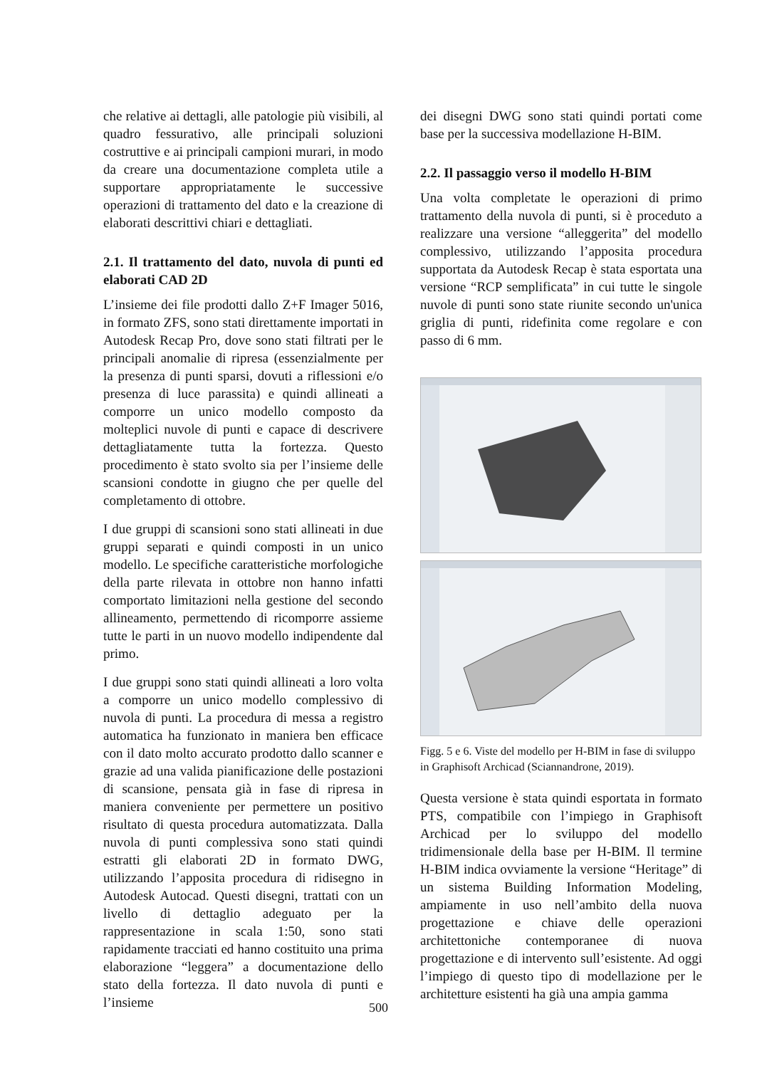che relative ai dettagli, alle patologie più visibili, al quadro fessurativo, alle principali soluzioni costruttive e ai principali campioni murari, in modo da creare una documentazione completa utile a supportare appropriatamente le successive operazioni di trattamento del dato e la creazione di elaborati descrittivi chiari e dettagliati.
2.1. Il trattamento del dato, nuvola di punti ed elaborati CAD 2D
L’insieme dei file prodotti dallo Z+F Imager 5016, in formato ZFS, sono stati direttamente importati in Autodesk Recap Pro, dove sono stati filtrati per le principali anomalie di ripresa (essenzialmente per la presenza di punti sparsi, dovuti a riflessioni e/o presenza di luce parassita) e quindi allineati a comporre un unico modello composto da molteplici nuvole di punti e capace di descrivere dettagliatamente tutta la fortezza. Questo procedimento è stato svolto sia per l’insieme delle scansioni condotte in giugno che per quelle del completamento di ottobre.
I due gruppi di scansioni sono stati allineati in due gruppi separati e quindi composti in un unico modello. Le specifiche caratteristiche morfologiche della parte rilevata in ottobre non hanno infatti comportato limitazioni nella gestione del secondo allineamento, permettendo di ricomporre assieme tutte le parti in un nuovo modello indipendente dal primo.
I due gruppi sono stati quindi allineati a loro volta a comporre un unico modello complessivo di nuvola di punti. La procedura di messa a registro automatica ha funzionato in maniera ben efficace con il dato molto accurato prodotto dallo scanner e grazie ad una valida pianificazione delle postazioni di scansione, pensata già in fase di ripresa in maniera conveniente per permettere un positivo risultato di questa procedura automatizzata. Dalla nuvola di punti complessiva sono stati quindi estratti gli elaborati 2D in formato DWG, utilizzando l’apposita procedura di ridisegno in Autodesk Autocad. Questi disegni, trattati con un livello di dettaglio adeguato per la rappresentazione in scala 1:50, sono stati rapidamente tracciati ed hanno costituito una prima elaborazione “leggera” a documentazione dello stato della fortezza. Il dato nuvola di punti e l’insieme
dei disegni DWG sono stati quindi portati come base per la successiva modellazione H-BIM.
2.2. Il passaggio verso il modello H-BIM
Una volta completate le operazioni di primo trattamento della nuvola di punti, si è proceduto a realizzare una versione “alleggerita” del modello complessivo, utilizzando l’apposita procedura supportata da Autodesk Recap è stata esportata una versione “RCP semplificata” in cui tutte le singole nuvole di punti sono state riunite secondo un'unica griglia di punti, ridefinita come regolare e con passo di 6 mm.
Figg. 5 e 6. Viste del modello per H-BIM in fase di sviluppo in Graphisoft Archicad (Sciannandrone, 2019).
Questa versione è stata quindi esportata in formato PTS, compatibile con l’impiego in Graphisoft Archicad per lo sviluppo del modello tridimensionale della base per H-BIM. Il termine H-BIM indica ovviamente la versione “Heritage” di un sistema Building Information Modeling, ampiamente in uso nell’ambito della nuova progettazione e chiave delle operazioni architettoniche contemporanee di nuova progettazione e di intervento sull’esistente. Ad oggi l’impiego di questo tipo di modellazione per le architetture esistenti ha già una ampia gamma
500